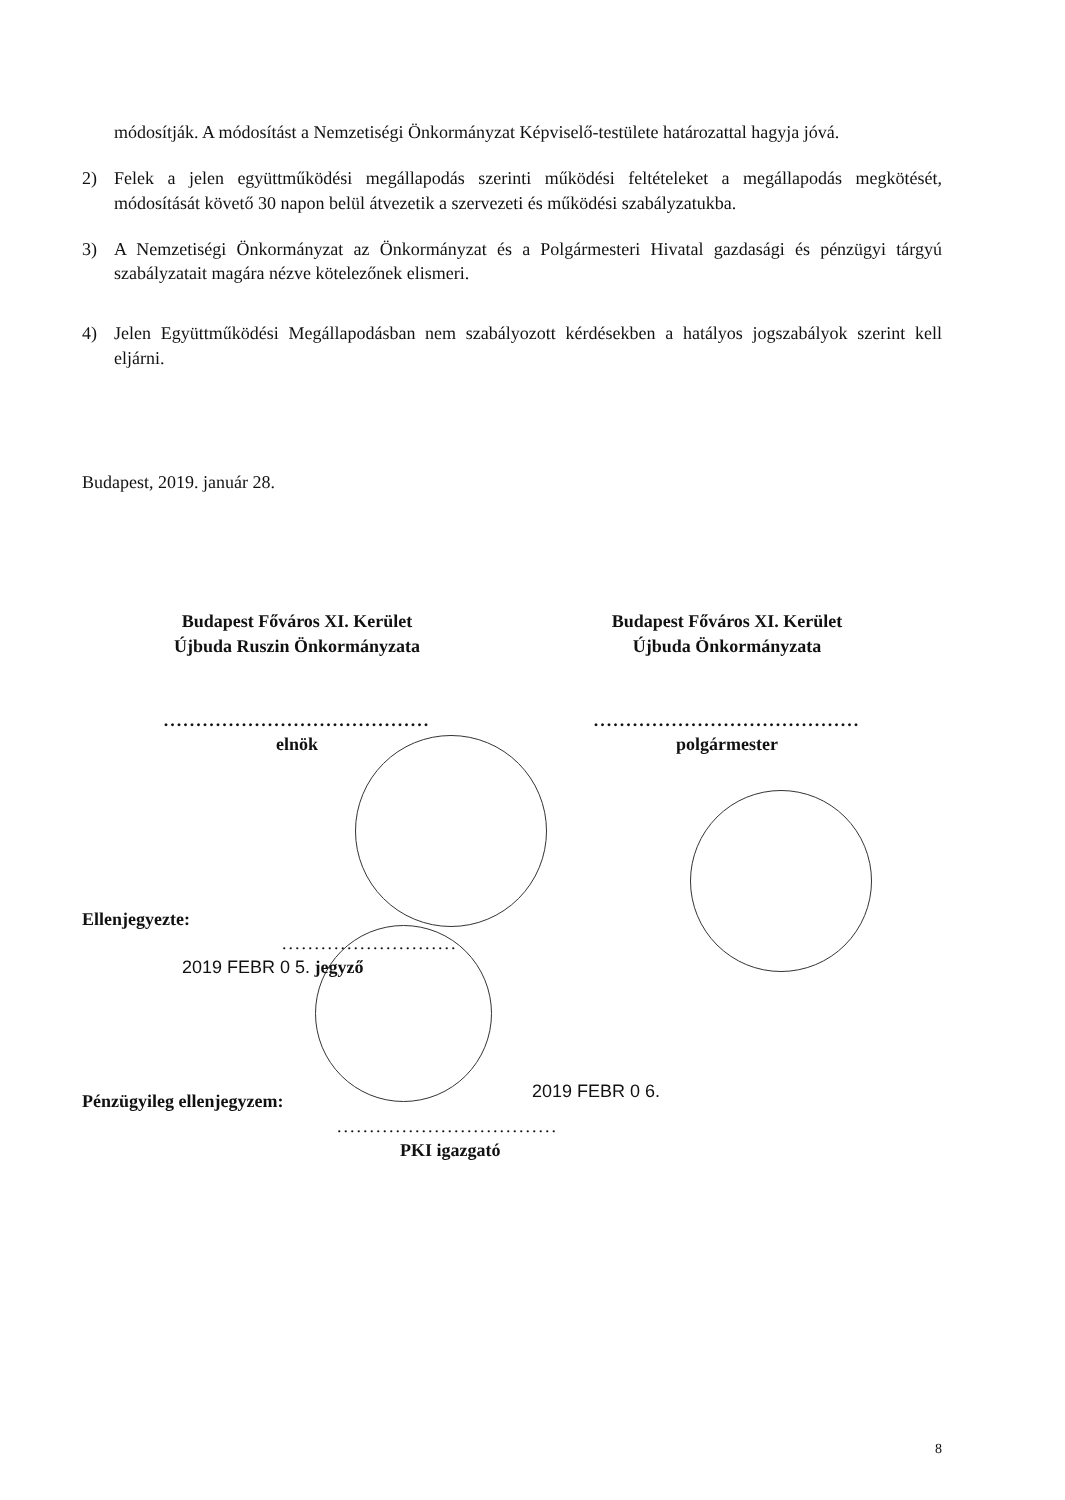módosítják. A módosítást a Nemzetiségi Önkormányzat Képviselő-testülete határozattal hagyja jóvá.
2) Felek a jelen együttműködési megállapodás szerinti működési feltételeket a megállapodás megkötését, módosítását követő 30 napon belül átvezetik a szervezeti és működési szabályzatukba.
3) A Nemzetiségi Önkormányzat az Önkormányzat és a Polgármesteri Hivatal gazdasági és pénzügyi tárgyú szabályzatait magára nézve kötelezőnek elismeri.
4) Jelen Együttműködési Megállapodásban nem szabályozott kérdésekben a hatályos jogszabályok szerint kell eljárni.
Budapest, 2019. január 28.
Budapest Főváros XI. Kerület
Újbuda Ruszin Önkormányzata
.........................................
elnök
Budapest Főváros XI. Kerület
Újbuda Önkormányzata
.........................................
polgármester
Ellenjegyezte:
...........................
2019 FEBR 0 5. jegyző
Pénzügyileg ellenjegyzem:
2019 FEBR 0 6.
..................................
PKI igazgató
8